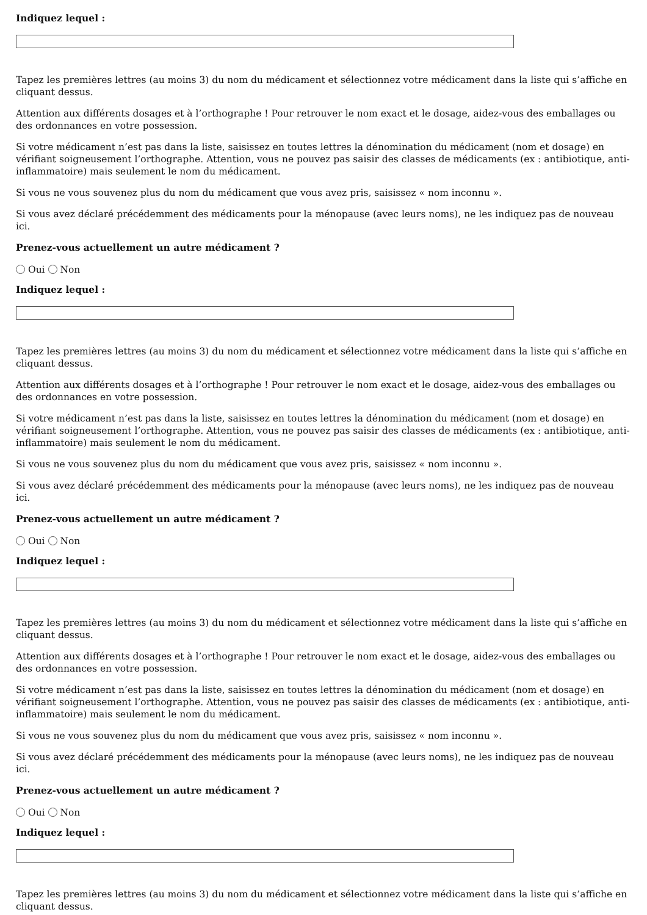Indiquez lequel :
Tapez les premières lettres (au moins 3) du nom du médicament et sélectionnez votre médicament dans la liste qui s’affiche en cliquant dessus.
Attention aux différents dosages et à l’orthographe ! Pour retrouver le nom exact et le dosage, aidez-vous des emballages ou des ordonnances en votre possession.
Si votre médicament n’est pas dans la liste, saisissez en toutes lettres la dénomination du médicament (nom et dosage) en vérifiant soigneusement l’orthographe. Attention, vous ne pouvez pas saisir des classes de médicaments (ex : antibiotique, anti-inflammatoire) mais seulement le nom du médicament.
Si vous ne vous souvenez plus du nom du médicament que vous avez pris, saisissez « nom inconnu ».
Si vous avez déclaré précédemment des médicaments pour la ménopause (avec leurs noms), ne les indiquez pas de nouveau ici.
Prenez-vous actuellement un autre médicament ?
Oui Non
Indiquez lequel :
Tapez les premières lettres (au moins 3) du nom du médicament et sélectionnez votre médicament dans la liste qui s’affiche en cliquant dessus.
Attention aux différents dosages et à l’orthographe ! Pour retrouver le nom exact et le dosage, aidez-vous des emballages ou des ordonnances en votre possession.
Si votre médicament n’est pas dans la liste, saisissez en toutes lettres la dénomination du médicament (nom et dosage) en vérifiant soigneusement l’orthographe. Attention, vous ne pouvez pas saisir des classes de médicaments (ex : antibiotique, anti-inflammatoire) mais seulement le nom du médicament.
Si vous ne vous souvenez plus du nom du médicament que vous avez pris, saisissez « nom inconnu ».
Si vous avez déclaré précédemment des médicaments pour la ménopause (avec leurs noms), ne les indiquez pas de nouveau ici.
Prenez-vous actuellement un autre médicament ?
Oui Non
Indiquez lequel :
Tapez les premières lettres (au moins 3) du nom du médicament et sélectionnez votre médicament dans la liste qui s’affiche en cliquant dessus.
Attention aux différents dosages et à l’orthographe ! Pour retrouver le nom exact et le dosage, aidez-vous des emballages ou des ordonnances en votre possession.
Si votre médicament n’est pas dans la liste, saisissez en toutes lettres la dénomination du médicament (nom et dosage) en vérifiant soigneusement l’orthographe. Attention, vous ne pouvez pas saisir des classes de médicaments (ex : antibiotique, anti-inflammatoire) mais seulement le nom du médicament.
Si vous ne vous souvenez plus du nom du médicament que vous avez pris, saisissez « nom inconnu ».
Si vous avez déclaré précédemment des médicaments pour la ménopause (avec leurs noms), ne les indiquez pas de nouveau ici.
Prenez-vous actuellement un autre médicament ?
Oui Non
Indiquez lequel :
Tapez les premières lettres (au moins 3) du nom du médicament et sélectionnez votre médicament dans la liste qui s’affiche en cliquant dessus.